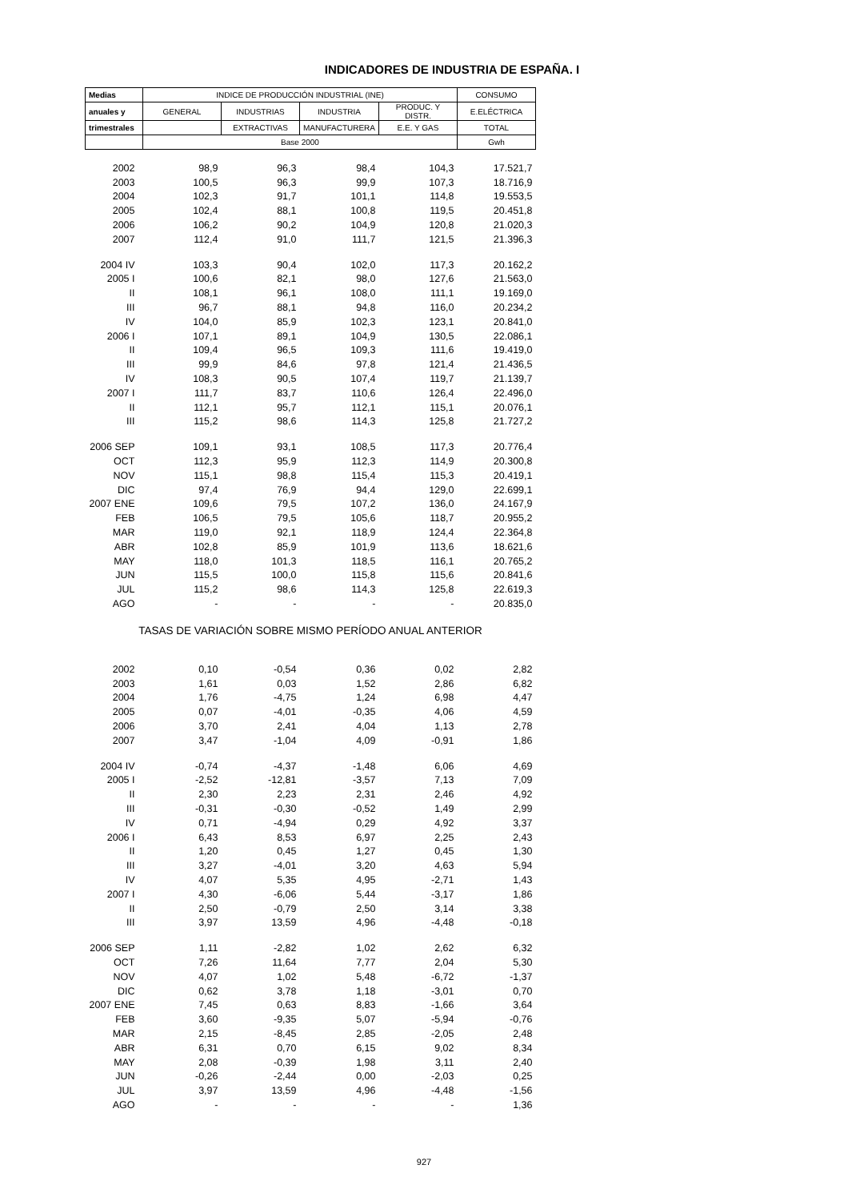INDICADORES DE INDUSTRIA DE ESPAÑA. I
| Medias | INDICE DE PRODUCCIÓN INDUSTRIAL (INE) | | | | CONSUMO |
| --- | --- | --- | --- | --- | --- |
| anuales y | GENERAL | INDUSTRIAS | INDUSTRIA | PRODUC. Y DISTR. | E.ELÉCTRICA |
| trimestrales | | EXTRACTIVAS | MANUFACTURERA | E.E. Y GAS | TOTAL |
| | Base 2000 | | | | Gwh |
| 2002 | 98,9 | 96,3 | 98,4 | 104,3 | 17.521,7 |
| 2003 | 100,5 | 96,3 | 99,9 | 107,3 | 18.716,9 |
| 2004 | 102,3 | 91,7 | 101,1 | 114,8 | 19.553,5 |
| 2005 | 102,4 | 88,1 | 100,8 | 119,5 | 20.451,8 |
| 2006 | 106,2 | 90,2 | 104,9 | 120,8 | 21.020,3 |
| 2007 | 112,4 | 91,0 | 111,7 | 121,5 | 21.396,3 |
| 2004 IV | 103,3 | 90,4 | 102,0 | 117,3 | 20.162,2 |
| 2005 I | 100,6 | 82,1 | 98,0 | 127,6 | 21.563,0 |
| II | 108,1 | 96,1 | 108,0 | 111,1 | 19.169,0 |
| III | 96,7 | 88,1 | 94,8 | 116,0 | 20.234,2 |
| IV | 104,0 | 85,9 | 102,3 | 123,1 | 20.841,0 |
| 2006 I | 107,1 | 89,1 | 104,9 | 130,5 | 22.086,1 |
| II | 109,4 | 96,5 | 109,3 | 111,6 | 19.419,0 |
| III | 99,9 | 84,6 | 97,8 | 121,4 | 21.436,5 |
| IV | 108,3 | 90,5 | 107,4 | 119,7 | 21.139,7 |
| 2007 I | 111,7 | 83,7 | 110,6 | 126,4 | 22.496,0 |
| II | 112,1 | 95,7 | 112,1 | 115,1 | 20.076,1 |
| III | 115,2 | 98,6 | 114,3 | 125,8 | 21.727,2 |
| 2006 SEP | 109,1 | 93,1 | 108,5 | 117,3 | 20.776,4 |
| OCT | 112,3 | 95,9 | 112,3 | 114,9 | 20.300,8 |
| NOV | 115,1 | 98,8 | 115,4 | 115,3 | 20.419,1 |
| DIC | 97,4 | 76,9 | 94,4 | 129,0 | 22.699,1 |
| 2007 ENE | 109,6 | 79,5 | 107,2 | 136,0 | 24.167,9 |
| FEB | 106,5 | 79,5 | 105,6 | 118,7 | 20.955,2 |
| MAR | 119,0 | 92,1 | 118,9 | 124,4 | 22.364,8 |
| ABR | 102,8 | 85,9 | 101,9 | 113,6 | 18.621,6 |
| MAY | 118,0 | 101,3 | 118,5 | 116,1 | 20.765,2 |
| JUN | 115,5 | 100,0 | 115,8 | 115,6 | 20.841,6 |
| JUL | 115,2 | 98,6 | 114,3 | 125,8 | 22.619,3 |
| AGO | - | - | - | - | 20.835,0 |
| TASAS DE VARIACIÓN SOBRE MISMO PERÍODO ANUAL ANTERIOR | | | | | |
| 2002 | 0,10 | -0,54 | 0,36 | 0,02 | 2,82 |
| 2003 | 1,61 | 0,03 | 1,52 | 2,86 | 6,82 |
| 2004 | 1,76 | -4,75 | 1,24 | 6,98 | 4,47 |
| 2005 | 0,07 | -4,01 | -0,35 | 4,06 | 4,59 |
| 2006 | 3,70 | 2,41 | 4,04 | 1,13 | 2,78 |
| 2007 | 3,47 | -1,04 | 4,09 | -0,91 | 1,86 |
| 2004 IV | -0,74 | -4,37 | -1,48 | 6,06 | 4,69 |
| 2005 I | -2,52 | -12,81 | -3,57 | 7,13 | 7,09 |
| II | 2,30 | 2,23 | 2,31 | 2,46 | 4,92 |
| III | -0,31 | -0,30 | -0,52 | 1,49 | 2,99 |
| IV | 0,71 | -4,94 | 0,29 | 4,92 | 3,37 |
| 2006 I | 6,43 | 8,53 | 6,97 | 2,25 | 2,43 |
| II | 1,20 | 0,45 | 1,27 | 0,45 | 1,30 |
| III | 3,27 | -4,01 | 3,20 | 4,63 | 5,94 |
| IV | 4,07 | 5,35 | 4,95 | -2,71 | 1,43 |
| 2007 I | 4,30 | -6,06 | 5,44 | -3,17 | 1,86 |
| II | 2,50 | -0,79 | 2,50 | 3,14 | 3,38 |
| III | 3,97 | 13,59 | 4,96 | -4,48 | -0,18 |
| 2006 SEP | 1,11 | -2,82 | 1,02 | 2,62 | 6,32 |
| OCT | 7,26 | 11,64 | 7,77 | 2,04 | 5,30 |
| NOV | 4,07 | 1,02 | 5,48 | -6,72 | -1,37 |
| DIC | 0,62 | 3,78 | 1,18 | -3,01 | 0,70 |
| 2007 ENE | 7,45 | 0,63 | 8,83 | -1,66 | 3,64 |
| FEB | 3,60 | -9,35 | 5,07 | -5,94 | -0,76 |
| MAR | 2,15 | -8,45 | 2,85 | -2,05 | 2,48 |
| ABR | 6,31 | 0,70 | 6,15 | 9,02 | 8,34 |
| MAY | 2,08 | -0,39 | 1,98 | 3,11 | 2,40 |
| JUN | -0,26 | -2,44 | 0,00 | -2,03 | 0,25 |
| JUL | 3,97 | 13,59 | 4,96 | -4,48 | -1,56 |
| AGO | - | - | - | - | 1,36 |
927